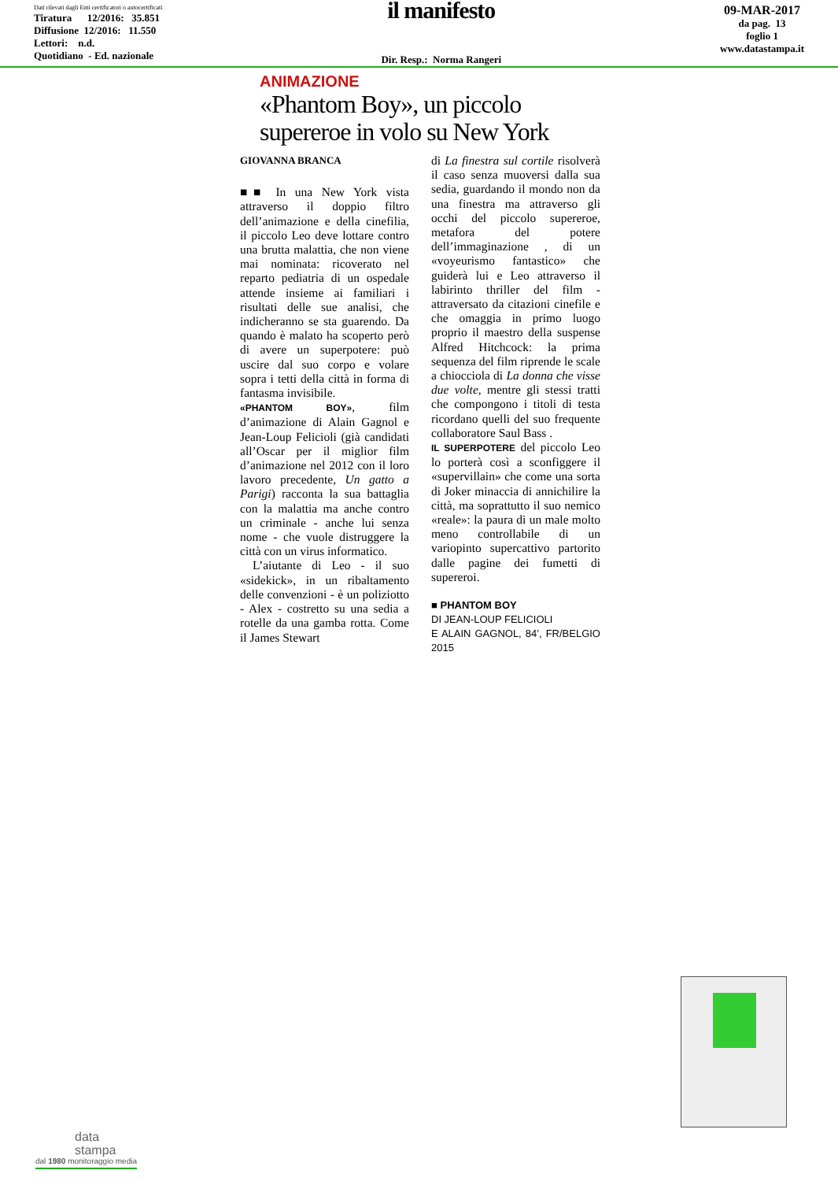Dati rilevati dagli Enti certificatori o autocertificati
Tiratura 12/2016: 35.851
Diffusione 12/2016: 11.550
Lettori: n.d.
Quotidiano - Ed. nazionale
il manifesto
Dir. Resp.: Norma Rangeri
09-MAR-2017
da pag. 13
foglio 1
www.datastampa.it
ANIMAZIONE
«Phantom Boy», un piccolo supereroe in volo su New York
GIOVANNA BRANCA
■■ In una New York vista attraverso il doppio filtro dell’animazione e della cinefilia, il piccolo Leo deve lottare contro una brutta malattia, che non viene mai nominata: ricoverato nel reparto pediatria di un ospedale attende insieme ai familiari i risultati delle sue analisi, che indicheranno se sta guarendo. Da quando è malato ha scoperto però di avere un superpotere: può uscire dal suo corpo e volare sopra i tetti della città in forma di fantasma invisibile.
«PHANTOM BOY», film d’animazione di Alain Gagnol e Jean-Loup Felicioli (già candidati all’Oscar per il miglior film d’animazione nel 2012 con il loro lavoro precedente, Un gatto a Parigi) racconta la sua battaglia con la malattia ma anche contro un criminale - anche lui senza nome - che vuole distruggere la città con un virus informatico.
L’aiutante di Leo - il suo «sidekick», in un ribaltamento delle convenzioni - è un poliziotto - Alex - costretto su una sedia a rotelle da una gamba rotta. Come il James Stewart
di La finestra sul cortile risolverà il caso senza muoversi dalla sua sedia, guardando il mondo non da una finestra ma attraverso gli occhi del piccolo supereroe, metafora del potere dell’immaginazione , di un «voyeurismo fantastico» che guiderà lui e Leo attraverso il labirinto thriller del film - attraversato da citazioni cinefile e che omaggia in primo luogo proprio il maestro della suspense Alfred Hitchcock: la prima sequenza del film riprende le scale a chiocciola di La donna che visse due volte, mentre gli stessi tratti che compongono i titoli di testa ricordano quelli del suo frequente collaboratore Saul Bass .
IL SUPERPOTERE del piccolo Leo lo porterà così a sconfiggere il «supervillain» che come una sorta di Joker minaccia di annichilire la città, ma soprattutto il suo nemico «reale»: la paura di un male molto meno controllabile di un variopinto supercattivo partorito dalle pagine dei fumetti di supereroi.
■ PHANTOM BOY
DI JEAN-LOUP FELICIOLI
E ALAIN GAGNOL, 84’, FR/BELGIO 2015
data
stampa
dal 1980 monitoraggio media